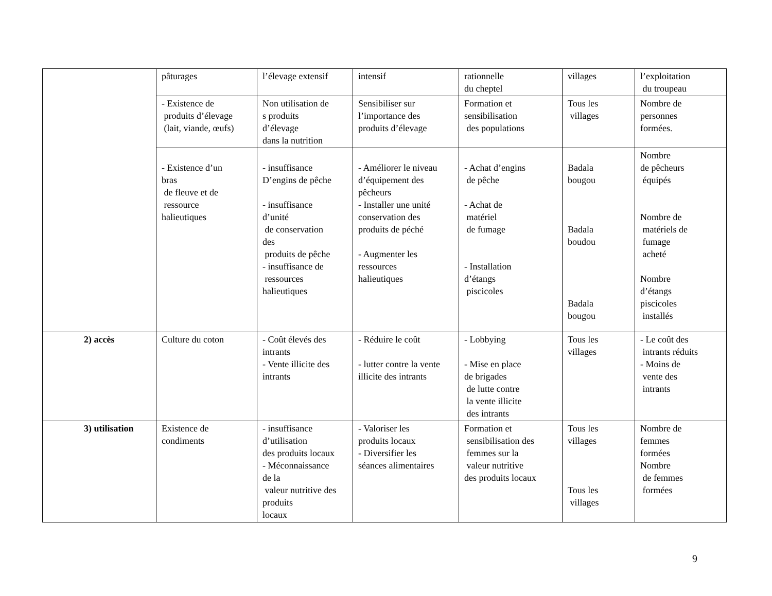| | pâturages | l’élevage extensif | intensif | rationnelle du cheptel | villages | l’exploitation du troupeau |
| | - Existence de produits d’élevage (lait, viande, œufs) | Non utilisation de s produits d’élevage dans la nutrition | Sensibiliser sur l’importance des produits d’élevage | Formation et sensibilisation des populations | Tous les villages | Nombre de personnes formées. |
| | - Existence d’un bras de fleuve et de ressource halieutiques | - insuffisance D’engins de pêche - insuffisance d’unité de conservation des produits de pêche - insuffisance de ressources halieutiques | - Améliorer le niveau d’équipement des pêcheurs - Installer une unité conservation des produits de péché - Augmenter les ressources halieutiques | - Achat d’engins de pêche - Achat de matériel de fumage - Installation d’étangs piscicoles | Badala bougou Badala boudou Badala bougou | Nombre de pêcheurs équipés Nombre de matériels de fumage acheté Nombre d’étangs piscicoles installés |
| 2) accès | Culture du coton | - Coût élevés des intrants - Vente illicite des intrants | - Réduire le coût - lutter contre la vente illicite des intrants | - Lobbying - Mise en place de brigades de lutte contre la vente illicite des intrants | Tous les villages | - Le coût des intrants réduits - Moins de vente des intrants |
| 3) utilisation | Existence de condiments | - insuffisance d’utilisation des produits locaux - Méconnaissance de la valeur nutritive des produits locaux | - Valoriser les produits locaux - Diversifier les séances alimentaires | Formation et sensibilisation des femmes sur la valeur nutritive des produits locaux | Tous les villages Tous les villages | Nombre de femmes formées Nombre de femmes formées |
9